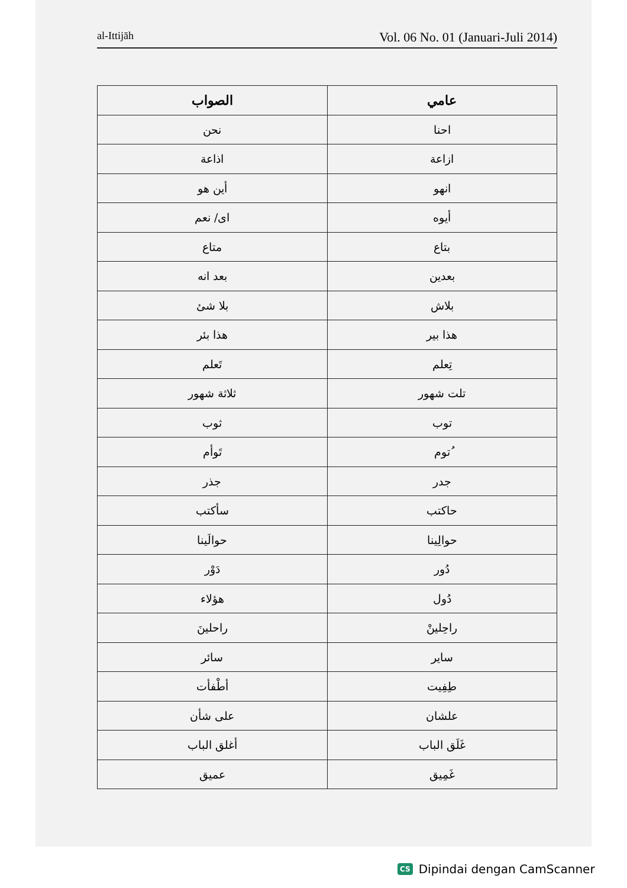al-Ittijāh Vol. 06 No. 01 (Januari-Juli 2014)
| عامي | الصواب |
| --- | --- |
| احنا | نحن |
| ازاعة | اذاعة |
| انهو | أين هو |
| أيوه | اى/ نعم |
| بتاع | متاع |
| بعدين | بعد انه |
| بلاش | بلا شئ |
| هذا بير | هذا بئر |
| تِعلم | تَعلم |
| تلت شهور | ثلاثة شهور |
| توب | ثوب |
| ُتوم | تَوأم |
| جدر | جذر |
| حاكتب | سأكتب |
| حوالِينا | حوالَينا |
| دُور | دَوْر |
| دُول | هؤلاء |
| راحِلينْ | راحلينَ |
| ساير | سائر |
| طِفِيت | أطْفأت |
| علشان | على شأن |
| غَلَق الباب | أغلق الباب |
| غَمِيق | عميق |
CS Dipindai dengan CamScanner